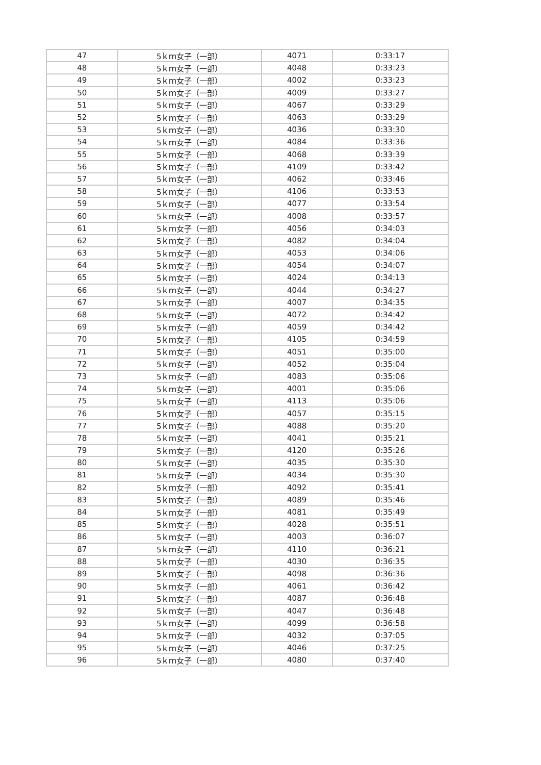| 47 | 5ｋｍ女子（一部） | 4071 | 0:33:17 |
| 48 | 5ｋｍ女子（一部） | 4048 | 0:33:23 |
| 49 | 5ｋｍ女子（一部） | 4002 | 0:33:23 |
| 50 | 5ｋｍ女子（一部） | 4009 | 0:33:27 |
| 51 | 5ｋｍ女子（一部） | 4067 | 0:33:29 |
| 52 | 5ｋｍ女子（一部） | 4063 | 0:33:29 |
| 53 | 5ｋｍ女子（一部） | 4036 | 0:33:30 |
| 54 | 5ｋｍ女子（一部） | 4084 | 0:33:36 |
| 55 | 5ｋｍ女子（一部） | 4068 | 0:33:39 |
| 56 | 5ｋｍ女子（一部） | 4109 | 0:33:42 |
| 57 | 5ｋｍ女子（一部） | 4062 | 0:33:46 |
| 58 | 5ｋｍ女子（一部） | 4106 | 0:33:53 |
| 59 | 5ｋｍ女子（一部） | 4077 | 0:33:54 |
| 60 | 5ｋｍ女子（一部） | 4008 | 0:33:57 |
| 61 | 5ｋｍ女子（一部） | 4056 | 0:34:03 |
| 62 | 5ｋｍ女子（一部） | 4082 | 0:34:04 |
| 63 | 5ｋｍ女子（一部） | 4053 | 0:34:06 |
| 64 | 5ｋｍ女子（一部） | 4054 | 0:34:07 |
| 65 | 5ｋｍ女子（一部） | 4024 | 0:34:13 |
| 66 | 5ｋｍ女子（一部） | 4044 | 0:34:27 |
| 67 | 5ｋｍ女子（一部） | 4007 | 0:34:35 |
| 68 | 5ｋｍ女子（一部） | 4072 | 0:34:42 |
| 69 | 5ｋｍ女子（一部） | 4059 | 0:34:42 |
| 70 | 5ｋｍ女子（一部） | 4105 | 0:34:59 |
| 71 | 5ｋｍ女子（一部） | 4051 | 0:35:00 |
| 72 | 5ｋｍ女子（一部） | 4052 | 0:35:04 |
| 73 | 5ｋｍ女子（一部） | 4083 | 0:35:06 |
| 74 | 5ｋｍ女子（一部） | 4001 | 0:35:06 |
| 75 | 5ｋｍ女子（一部） | 4113 | 0:35:06 |
| 76 | 5ｋｍ女子（一部） | 4057 | 0:35:15 |
| 77 | 5ｋｍ女子（一部） | 4088 | 0:35:20 |
| 78 | 5ｋｍ女子（一部） | 4041 | 0:35:21 |
| 79 | 5ｋｍ女子（一部） | 4120 | 0:35:26 |
| 80 | 5ｋｍ女子（一部） | 4035 | 0:35:30 |
| 81 | 5ｋｍ女子（一部） | 4034 | 0:35:30 |
| 82 | 5ｋｍ女子（一部） | 4092 | 0:35:41 |
| 83 | 5ｋｍ女子（一部） | 4089 | 0:35:46 |
| 84 | 5ｋｍ女子（一部） | 4081 | 0:35:49 |
| 85 | 5ｋｍ女子（一部） | 4028 | 0:35:51 |
| 86 | 5ｋｍ女子（一部） | 4003 | 0:36:07 |
| 87 | 5ｋｍ女子（一部） | 4110 | 0:36:21 |
| 88 | 5ｋｍ女子（一部） | 4030 | 0:36:35 |
| 89 | 5ｋｍ女子（一部） | 4098 | 0:36:36 |
| 90 | 5ｋｍ女子（一部） | 4061 | 0:36:42 |
| 91 | 5ｋｍ女子（一部） | 4087 | 0:36:48 |
| 92 | 5ｋｍ女子（一部） | 4047 | 0:36:48 |
| 93 | 5ｋｍ女子（一部） | 4099 | 0:36:58 |
| 94 | 5ｋｍ女子（一部） | 4032 | 0:37:05 |
| 95 | 5ｋｍ女子（一部） | 4046 | 0:37:25 |
| 96 | 5ｋｍ女子（一部） | 4080 | 0:37:40 |